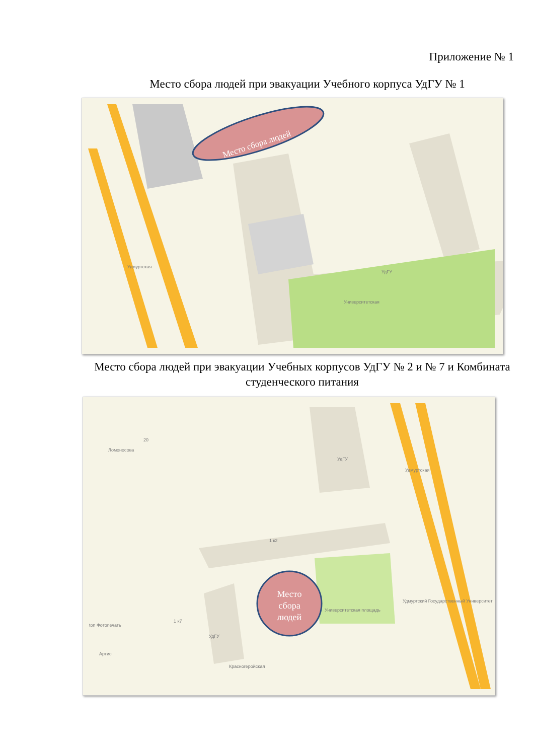Приложение № 1
Место сбора людей при эвакуации Учебного корпуса УдГУ № 1
Место сбора людей
Университетская
УдГУ
Удмуртская
Место сбора людей при эвакуации Учебных корпусов УдГУ № 2 и № 7 и Комбината студенческого питания
Место
сбора
людей
Университетская площадь
1 к7
1 к2
Красногеройская
Удмуртская
Ломоносова
20
УдГУ
УдГУ
Артис
ton Фотопечать
Удмуртский Государственный Университет